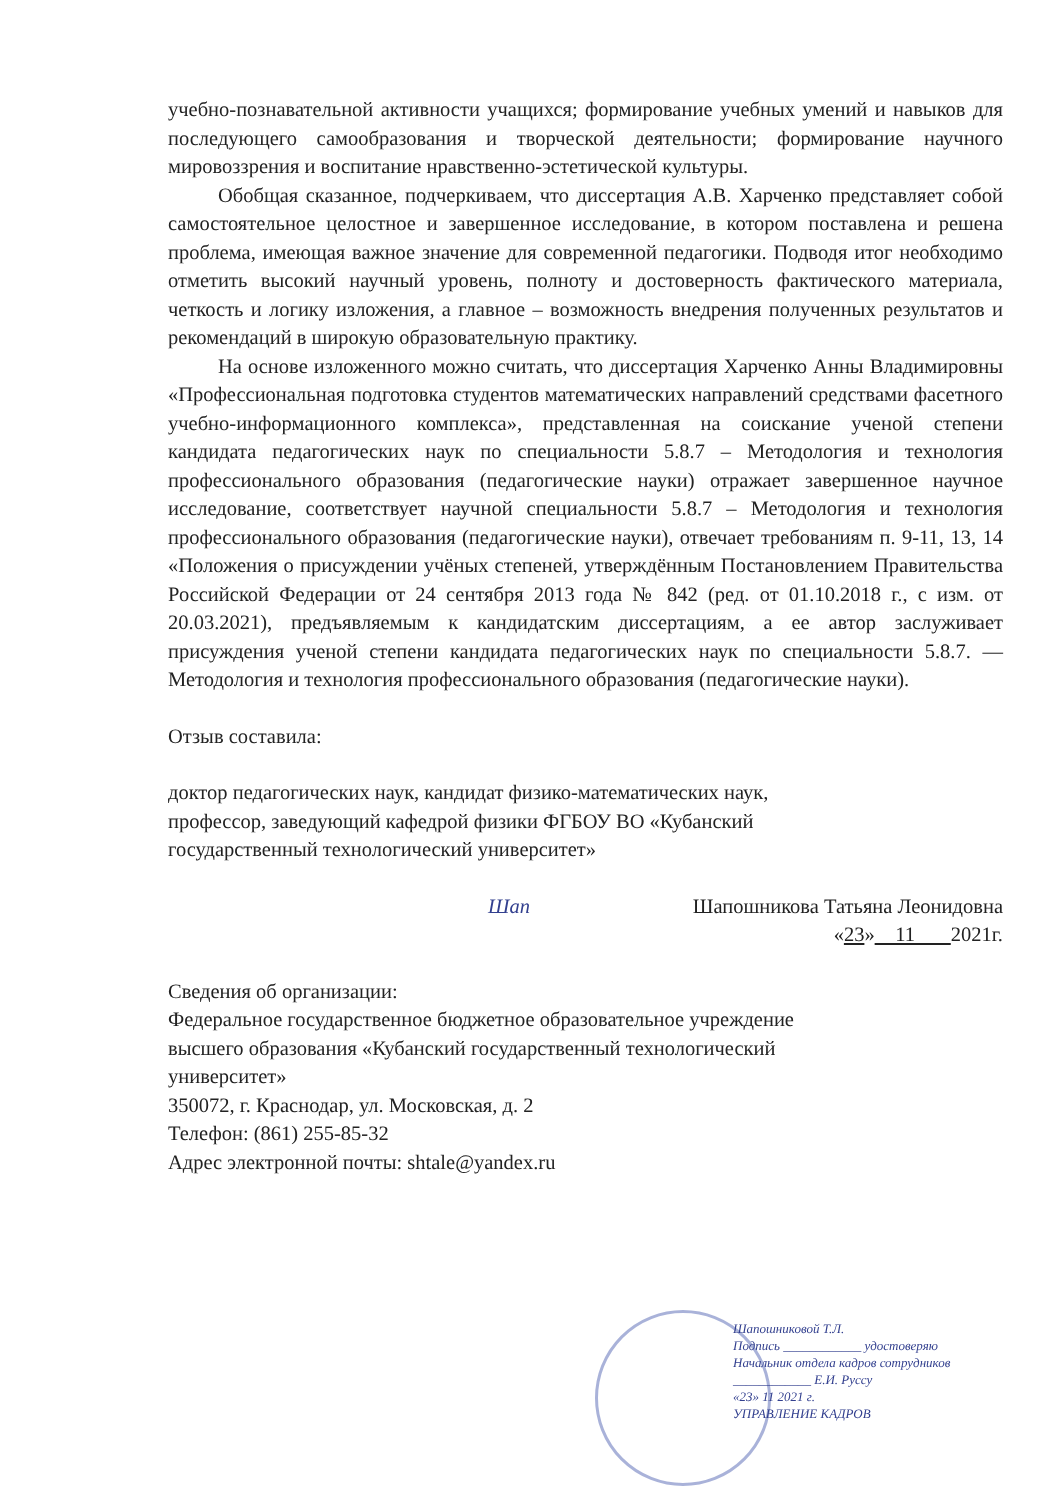учебно-познавательной активности учащихся; формирование учебных умений и навыков для последующего самообразования и творческой деятельности; формирование научного мировоззрения и воспитание нравственно-эстетической культуры.
Обобщая сказанное, подчеркиваем, что диссертация А.В. Харченко представляет собой самостоятельное целостное и завершенное исследование, в котором поставлена и решена проблема, имеющая важное значение для современной педагогики. Подводя итог необходимо отметить высокий научный уровень, полноту и достоверность фактического материала, четкость и логику изложения, а главное – возможность внедрения полученных результатов и рекомендаций в широкую образовательную практику.
На основе изложенного можно считать, что диссертация Харченко Анны Владимировны «Профессиональная подготовка студентов математических направлений средствами фасетного учебно-информационного комплекса», представленная на соискание ученой степени кандидата педагогических наук по специальности 5.8.7 – Методология и технология профессионального образования (педагогические науки) отражает завершенное научное исследование, соответствует научной специальности 5.8.7 – Методология и технология профессионального образования (педагогические науки), отвечает требованиям п. 9-11, 13, 14 «Положения о присуждении учёных степеней, утверждённым Постановлением Правительства Российской Федерации от 24 сентября 2013 года № 842 (ред. от 01.10.2018 г., с изм. от 20.03.2021), предъявляемым к кандидатским диссертациям, а ее автор заслуживает присуждения ученой степени кандидата педагогических наук по специальности 5.8.7. — Методология и технология профессионального образования (педагогические науки).
Отзыв составила:
доктор педагогических наук, кандидат физико-математических наук,
профессор, заведующий кафедрой физики ФГБОУ ВО «Кубанский
государственный технологический университет»
Шап Шапошникова Татьяна Леонидовна
«23» 11 2021г.
Сведения об организации:
Федеральное государственное бюджетное образовательное учреждение
высшего образования «Кубанский государственный технологический
университет»
350072, г. Краснодар, ул. Московская, д. 2
Телефон: (861) 255-85-32
Адрес электронной почты: shtale@yandex.ru
Шапошниковой Т.Л.
Подпись ____________ удостоверяю
Начальник отдела кадров сотрудников
____________ Е.И. Руссу
«23» 11 2021 г.
УПРАВЛЕНИЕ КАДРОВ